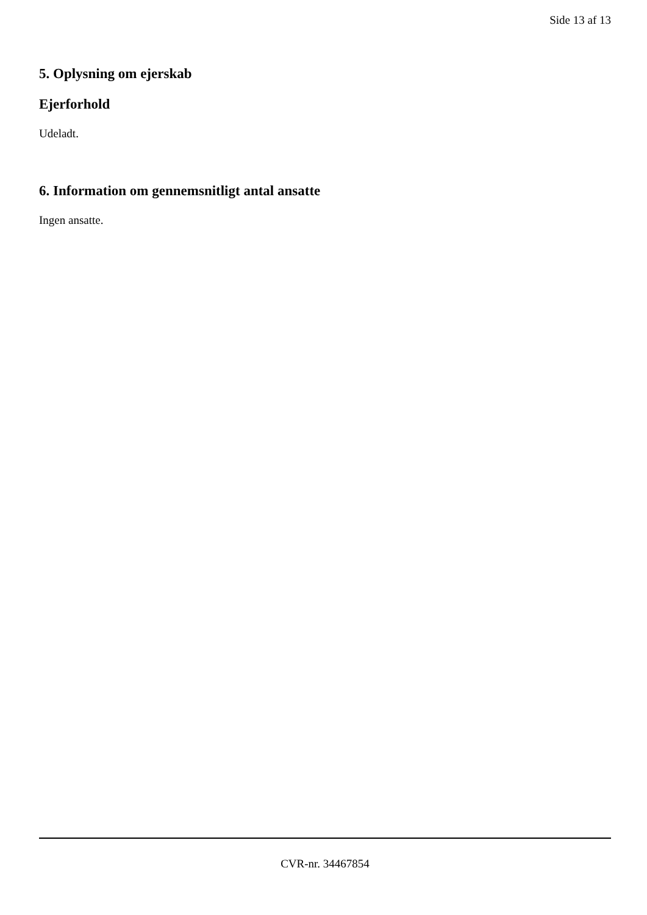Side 13 af 13
5. Oplysning om ejerskab
Ejerforhold
Udeladt.
6. Information om gennemsnitligt antal ansatte
Ingen ansatte.
CVR-nr. 34467854